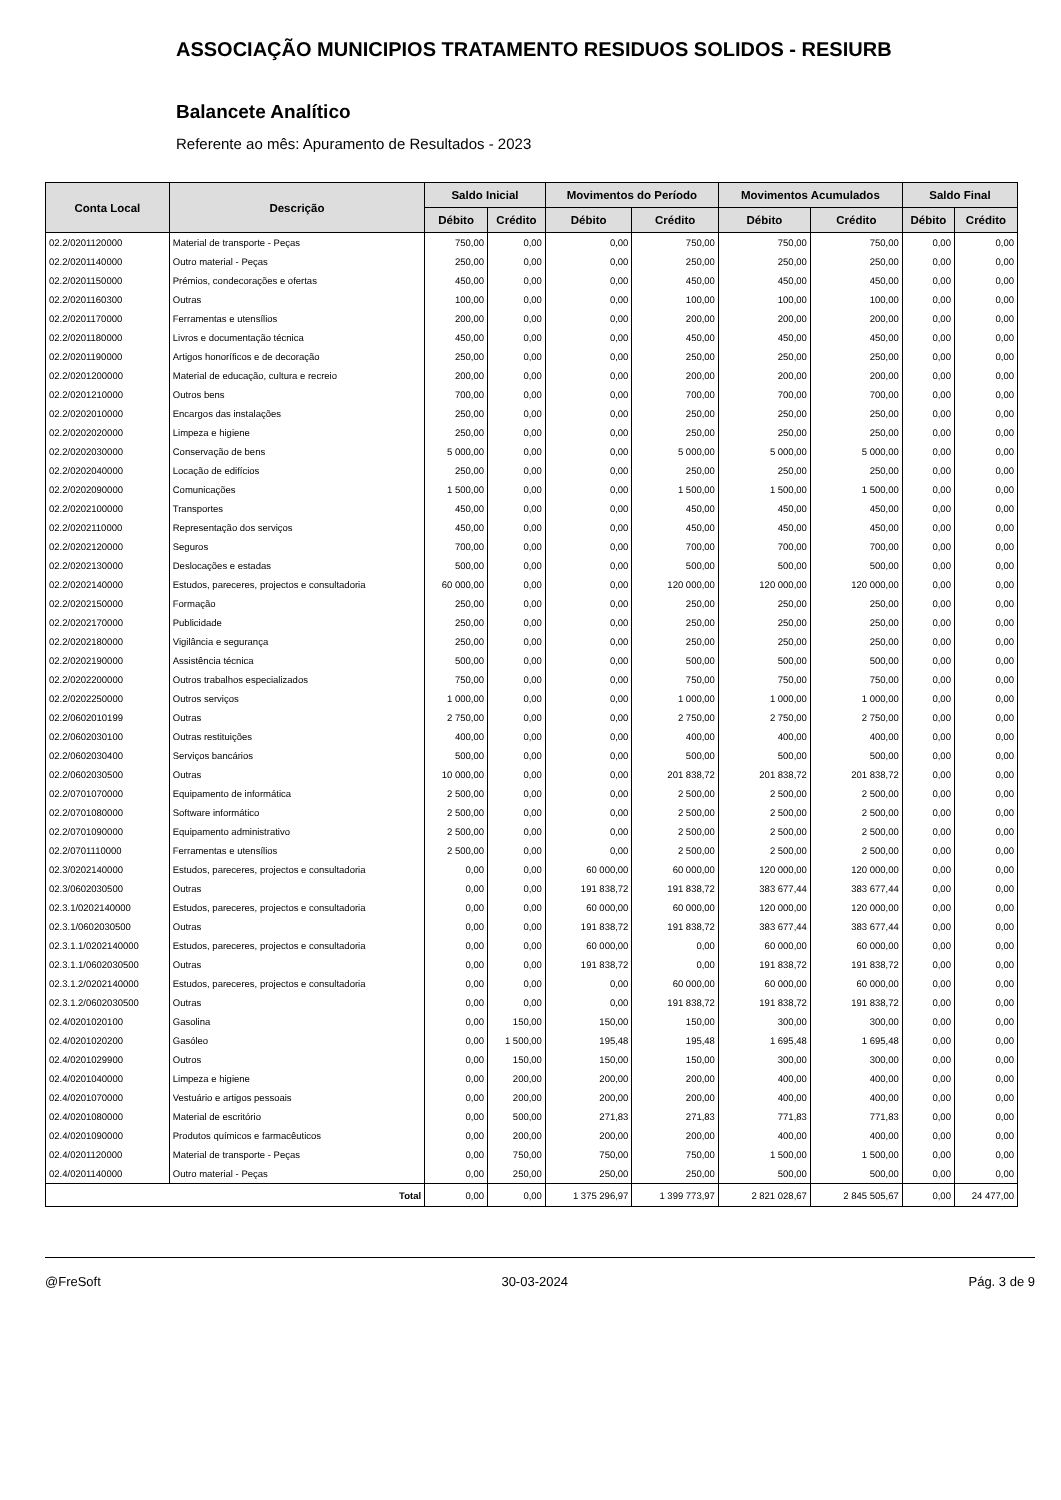ASSOCIAÇÃO MUNICIPIOS TRATAMENTO RESIDUOS SOLIDOS - RESIURB
Balancete Analítico
Referente ao mês: Apuramento de Resultados - 2023
| Conta Local | Descrição | Saldo Inicial | | Movimentos do Período | | Movimentos Acumulados | | Saldo Final | |
| --- | --- | --- | --- | --- | --- | --- | --- | --- | --- |
| | | Débito | Crédito | Débito | Crédito | Débito | Crédito | Débito | Crédito |
| 02.2/0201120000 | Material de transporte - Peças | 750,00 | 0,00 | 0,00 | 750,00 | 750,00 | 750,00 | 0,00 | 0,00 |
| 02.2/0201140000 | Outro material - Peças | 250,00 | 0,00 | 0,00 | 250,00 | 250,00 | 250,00 | 0,00 | 0,00 |
| 02.2/0201150000 | Prémios, condecorações e ofertas | 450,00 | 0,00 | 0,00 | 450,00 | 450,00 | 450,00 | 0,00 | 0,00 |
| 02.2/0201160300 | Outras | 100,00 | 0,00 | 0,00 | 100,00 | 100,00 | 100,00 | 0,00 | 0,00 |
| 02.2/0201170000 | Ferramentas e utensílios | 200,00 | 0,00 | 0,00 | 200,00 | 200,00 | 200,00 | 0,00 | 0,00 |
| 02.2/0201180000 | Livros e documentação técnica | 450,00 | 0,00 | 0,00 | 450,00 | 450,00 | 450,00 | 0,00 | 0,00 |
| 02.2/0201190000 | Artigos honoríficos e de decoração | 250,00 | 0,00 | 0,00 | 250,00 | 250,00 | 250,00 | 0,00 | 0,00 |
| 02.2/0201200000 | Material de educação, cultura e recreio | 200,00 | 0,00 | 0,00 | 200,00 | 200,00 | 200,00 | 0,00 | 0,00 |
| 02.2/0201210000 | Outros bens | 700,00 | 0,00 | 0,00 | 700,00 | 700,00 | 700,00 | 0,00 | 0,00 |
| 02.2/0202010000 | Encargos das instalações | 250,00 | 0,00 | 0,00 | 250,00 | 250,00 | 250,00 | 0,00 | 0,00 |
| 02.2/0202020000 | Limpeza e higiene | 250,00 | 0,00 | 0,00 | 250,00 | 250,00 | 250,00 | 0,00 | 0,00 |
| 02.2/0202030000 | Conservação de bens | 5 000,00 | 0,00 | 0,00 | 5 000,00 | 5 000,00 | 5 000,00 | 0,00 | 0,00 |
| 02.2/0202040000 | Locação de edifícios | 250,00 | 0,00 | 0,00 | 250,00 | 250,00 | 250,00 | 0,00 | 0,00 |
| 02.2/0202090000 | Comunicações | 1 500,00 | 0,00 | 0,00 | 1 500,00 | 1 500,00 | 1 500,00 | 0,00 | 0,00 |
| 02.2/0202100000 | Transportes | 450,00 | 0,00 | 0,00 | 450,00 | 450,00 | 450,00 | 0,00 | 0,00 |
| 02.2/0202110000 | Representação dos serviços | 450,00 | 0,00 | 0,00 | 450,00 | 450,00 | 450,00 | 0,00 | 0,00 |
| 02.2/0202120000 | Seguros | 700,00 | 0,00 | 0,00 | 700,00 | 700,00 | 700,00 | 0,00 | 0,00 |
| 02.2/0202130000 | Deslocações e estadas | 500,00 | 0,00 | 0,00 | 500,00 | 500,00 | 500,00 | 0,00 | 0,00 |
| 02.2/0202140000 | Estudos, pareceres, projectos e consultadoria | 60 000,00 | 0,00 | 0,00 | 120 000,00 | 120 000,00 | 120 000,00 | 0,00 | 0,00 |
| 02.2/0202150000 | Formação | 250,00 | 0,00 | 0,00 | 250,00 | 250,00 | 250,00 | 0,00 | 0,00 |
| 02.2/0202170000 | Publicidade | 250,00 | 0,00 | 0,00 | 250,00 | 250,00 | 250,00 | 0,00 | 0,00 |
| 02.2/0202180000 | Vigilância e segurança | 250,00 | 0,00 | 0,00 | 250,00 | 250,00 | 250,00 | 0,00 | 0,00 |
| 02.2/0202190000 | Assistência técnica | 500,00 | 0,00 | 0,00 | 500,00 | 500,00 | 500,00 | 0,00 | 0,00 |
| 02.2/0202200000 | Outros trabalhos especializados | 750,00 | 0,00 | 0,00 | 750,00 | 750,00 | 750,00 | 0,00 | 0,00 |
| 02.2/0202250000 | Outros serviços | 1 000,00 | 0,00 | 0,00 | 1 000,00 | 1 000,00 | 1 000,00 | 0,00 | 0,00 |
| 02.2/0602010199 | Outras | 2 750,00 | 0,00 | 0,00 | 2 750,00 | 2 750,00 | 2 750,00 | 0,00 | 0,00 |
| 02.2/0602030100 | Outras restituições | 400,00 | 0,00 | 0,00 | 400,00 | 400,00 | 400,00 | 0,00 | 0,00 |
| 02.2/0602030400 | Serviços bancários | 500,00 | 0,00 | 0,00 | 500,00 | 500,00 | 500,00 | 0,00 | 0,00 |
| 02.2/0602030500 | Outras | 10 000,00 | 0,00 | 0,00 | 201 838,72 | 201 838,72 | 201 838,72 | 0,00 | 0,00 |
| 02.2/0701070000 | Equipamento de informática | 2 500,00 | 0,00 | 0,00 | 2 500,00 | 2 500,00 | 2 500,00 | 0,00 | 0,00 |
| 02.2/0701080000 | Software informático | 2 500,00 | 0,00 | 0,00 | 2 500,00 | 2 500,00 | 2 500,00 | 0,00 | 0,00 |
| 02.2/0701090000 | Equipamento administrativo | 2 500,00 | 0,00 | 0,00 | 2 500,00 | 2 500,00 | 2 500,00 | 0,00 | 0,00 |
| 02.2/0701110000 | Ferramentas e utensílios | 2 500,00 | 0,00 | 0,00 | 2 500,00 | 2 500,00 | 2 500,00 | 0,00 | 0,00 |
| 02.3/0202140000 | Estudos, pareceres, projectos e consultadoria | 0,00 | 0,00 | 60 000,00 | 60 000,00 | 120 000,00 | 120 000,00 | 0,00 | 0,00 |
| 02.3/0602030500 | Outras | 0,00 | 0,00 | 191 838,72 | 191 838,72 | 383 677,44 | 383 677,44 | 0,00 | 0,00 |
| 02.3.1/0202140000 | Estudos, pareceres, projectos e consultadoria | 0,00 | 0,00 | 60 000,00 | 60 000,00 | 120 000,00 | 120 000,00 | 0,00 | 0,00 |
| 02.3.1/0602030500 | Outras | 0,00 | 0,00 | 191 838,72 | 191 838,72 | 383 677,44 | 383 677,44 | 0,00 | 0,00 |
| 02.3.1.1/0202140000 | Estudos, pareceres, projectos e consultadoria | 0,00 | 0,00 | 60 000,00 | 0,00 | 60 000,00 | 60 000,00 | 0,00 | 0,00 |
| 02.3.1.1/0602030500 | Outras | 0,00 | 0,00 | 191 838,72 | 0,00 | 191 838,72 | 191 838,72 | 0,00 | 0,00 |
| 02.3.1.2/0202140000 | Estudos, pareceres, projectos e consultadoria | 0,00 | 0,00 | 0,00 | 60 000,00 | 60 000,00 | 60 000,00 | 0,00 | 0,00 |
| 02.3.1.2/0602030500 | Outras | 0,00 | 0,00 | 0,00 | 191 838,72 | 191 838,72 | 191 838,72 | 0,00 | 0,00 |
| 02.4/0201020100 | Gasolina | 0,00 | 150,00 | 150,00 | 150,00 | 300,00 | 300,00 | 0,00 | 0,00 |
| 02.4/0201020200 | Gasóleo | 0,00 | 1 500,00 | 195,48 | 195,48 | 1 695,48 | 1 695,48 | 0,00 | 0,00 |
| 02.4/0201029900 | Outros | 0,00 | 150,00 | 150,00 | 150,00 | 300,00 | 300,00 | 0,00 | 0,00 |
| 02.4/0201040000 | Limpeza e higiene | 0,00 | 200,00 | 200,00 | 200,00 | 400,00 | 400,00 | 0,00 | 0,00 |
| 02.4/0201070000 | Vestuário e artigos pessoais | 0,00 | 200,00 | 200,00 | 200,00 | 400,00 | 400,00 | 0,00 | 0,00 |
| 02.4/0201080000 | Material de escritório | 0,00 | 500,00 | 271,83 | 271,83 | 771,83 | 771,83 | 0,00 | 0,00 |
| 02.4/0201090000 | Produtos químicos e farmacêuticos | 0,00 | 200,00 | 200,00 | 200,00 | 400,00 | 400,00 | 0,00 | 0,00 |
| 02.4/0201120000 | Material de transporte - Peças | 0,00 | 750,00 | 750,00 | 750,00 | 1 500,00 | 1 500,00 | 0,00 | 0,00 |
| 02.4/0201140000 | Outro material - Peças | 0,00 | 250,00 | 250,00 | 250,00 | 500,00 | 500,00 | 0,00 | 0,00 |
| Total | | 0,00 | 0,00 | 1 375 296,97 | 1 399 773,97 | 2 821 028,67 | 2 845 505,67 | 0,00 | 24 477,00 |
@FreSoft 30-03-2024 Pág. 3 de 9